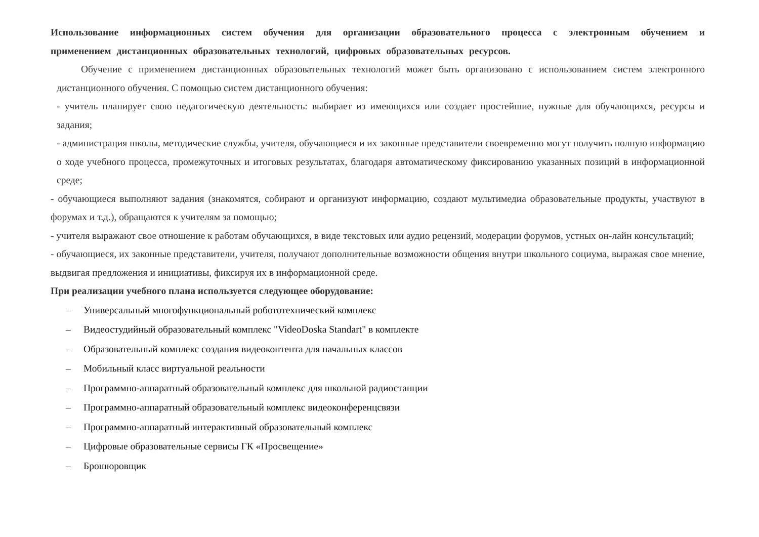Использование информационных систем обучения для организации образовательного процесса с электронным обучением и применением дистанционных образовательных технологий, цифровых образовательных ресурсов.
Обучение с применением дистанционных образовательных технологий может быть организовано с использованием систем электронного дистанционного обучения. С помощью систем дистанционного обучения:
- учитель планирует свою педагогическую деятельность: выбирает из имеющихся или создает простейшие, нужные для обучающихся, ресурсы и задания;
- администрация школы, методические службы, учителя, обучающиеся и их законные представители своевременно могут получить полную информацию о ходе учебного процесса, промежуточных и итоговых результатах, благодаря автоматическому фиксированию указанных позиций в информационной среде;
- обучающиеся выполняют задания (знакомятся, собирают и организуют информацию, создают мультимедиа образовательные продукты, участвуют в форумах и т.д.), обращаются к учителям за помощью;
- учителя выражают свое отношение к работам обучающихся, в виде текстовых или аудио рецензий, модерации форумов, устных он-лайн консультаций;
- обучающиеся, их законные представители, учителя, получают дополнительные возможности общения внутри школьного социума, выражая свое мнение, выдвигая предложения и инициативы, фиксируя их в информационной среде.
При реализации учебного плана используется следующее оборудование:
– Универсальный многофункциональный робототехнический комплекс
– Видеостудийный образовательный комплекс "VideoDoska Standart" в комплекте
– Образовательный комплекс создания видеоконтента для начальных классов
– Мобильный класс виртуальной реальности
– Программно-аппаратный образовательный комплекс для школьной радиостанции
– Программно-аппаратный образовательный комплекс видеоконференцсвязи
– Программно-аппаратный интерактивный образовательный комплекс
– Цифровые образовательные сервисы ГК «Просвещение»
– Брошюровщик